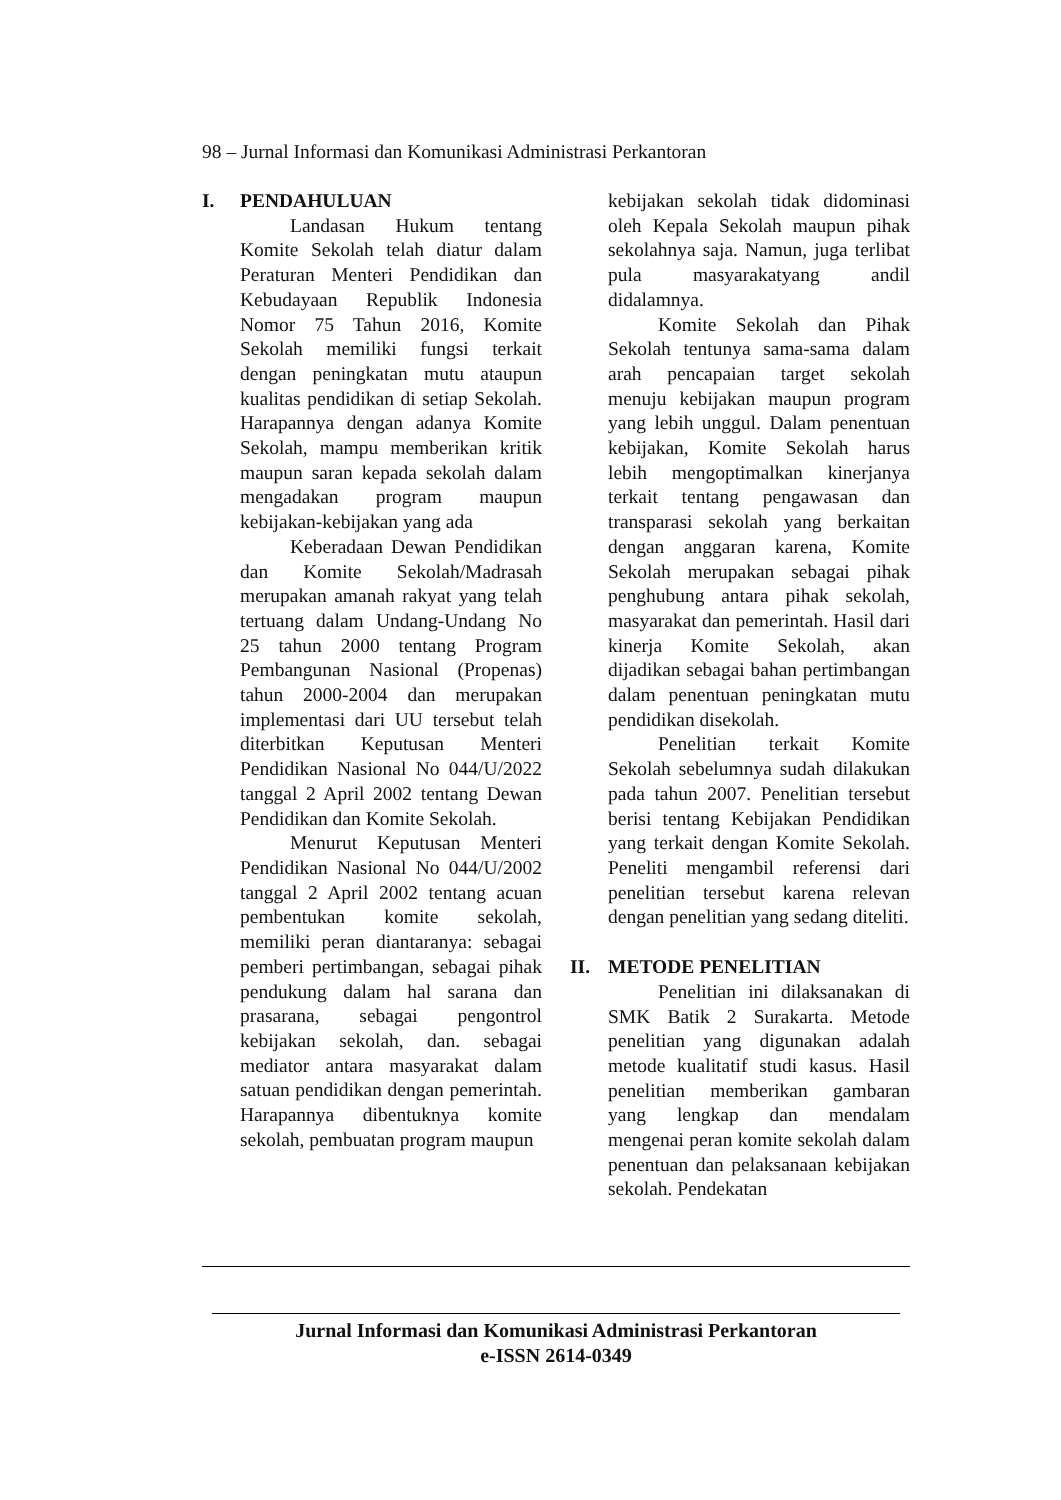98 – Jurnal Informasi dan Komunikasi Administrasi Perkantoran
I. PENDAHULUAN
Landasan Hukum tentang Komite Sekolah telah diatur dalam Peraturan Menteri Pendidikan dan Kebudayaan Republik Indonesia Nomor 75 Tahun 2016, Komite Sekolah memiliki fungsi terkait dengan peningkatan mutu ataupun kualitas pendidikan di setiap Sekolah. Harapannya dengan adanya Komite Sekolah, mampu memberikan kritik maupun saran kepada sekolah dalam mengadakan program maupun kebijakan-kebijakan yang ada
Keberadaan Dewan Pendidikan dan Komite Sekolah/Madrasah merupakan amanah rakyat yang telah tertuang dalam Undang-Undang No 25 tahun 2000 tentang Program Pembangunan Nasional (Propenas) tahun 2000-2004 dan merupakan implementasi dari UU tersebut telah diterbitkan Keputusan Menteri Pendidikan Nasional No 044/U/2022 tanggal 2 April 2002 tentang Dewan Pendidikan dan Komite Sekolah.
Menurut Keputusan Menteri Pendidikan Nasional No 044/U/2002 tanggal 2 April 2002 tentang acuan pembentukan komite sekolah, memiliki peran diantaranya: sebagai pemberi pertimbangan, sebagai pihak pendukung dalam hal sarana dan prasarana, sebagai pengontrol kebijakan sekolah, dan. sebagai mediator antara masyarakat dalam satuan pendidikan dengan pemerintah. Harapannya dibentuknya komite sekolah, pembuatan program maupun
kebijakan sekolah tidak didominasi oleh Kepala Sekolah maupun pihak sekolahnya saja. Namun, juga terlibat pula masyarakatyang andil didalamnya.
Komite Sekolah dan Pihak Sekolah tentunya sama-sama dalam arah pencapaian target sekolah menuju kebijakan maupun program yang lebih unggul. Dalam penentuan kebijakan, Komite Sekolah harus lebih mengoptimalkan kinerjanya terkait tentang pengawasan dan transparasi sekolah yang berkaitan dengan anggaran karena, Komite Sekolah merupakan sebagai pihak penghubung antara pihak sekolah, masyarakat dan pemerintah. Hasil dari kinerja Komite Sekolah, akan dijadikan sebagai bahan pertimbangan dalam penentuan peningkatan mutu pendidikan disekolah.
Penelitian terkait Komite Sekolah sebelumnya sudah dilakukan pada tahun 2007. Penelitian tersebut berisi tentang Kebijakan Pendidikan yang terkait dengan Komite Sekolah. Peneliti mengambil referensi dari penelitian tersebut karena relevan dengan penelitian yang sedang diteliti.
II. METODE PENELITIAN
Penelitian ini dilaksanakan di SMK Batik 2 Surakarta. Metode penelitian yang digunakan adalah metode kualitatif studi kasus. Hasil penelitian memberikan gambaran yang lengkap dan mendalam mengenai peran komite sekolah dalam penentuan dan pelaksanaan kebijakan sekolah. Pendekatan
Jurnal Informasi dan Komunikasi Administrasi Perkantoran
e-ISSN 2614-0349